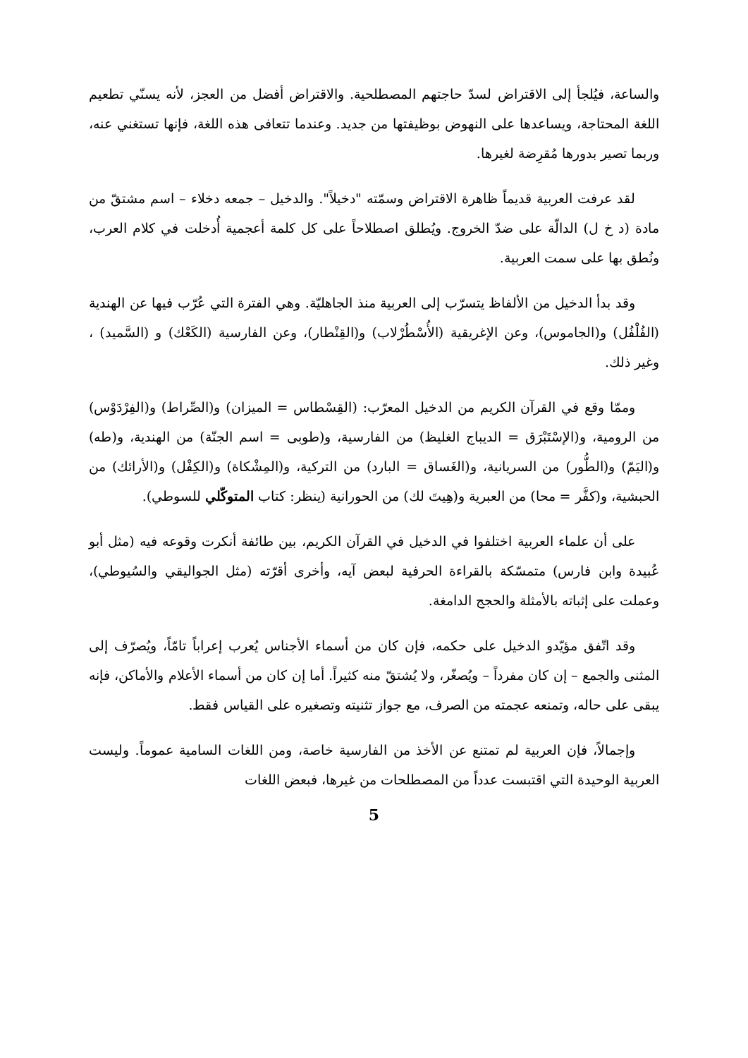والساعة، فيُلجأ إلى الاقتراض لسدّ حاجتهم المصطلحية. والاقتراض أفضل من العجز، لأنه يسنّي تطعيم اللغة المحتاجة، ويساعدها على النهوض بوظيفتها من جديد. وعندما تتعافى هذه اللغة، فإنها تستغني عنه، وربما تصير بدورها مُقرِضة لغيرها.
لقد عرفت العربية قديماً ظاهرة الاقتراض وسمّته "دخيلاً". والدخيل – جمعه دخلاء – اسم مشتقّ من مادة (د خ ل) الدالّة على ضدّ الخروج. ويُطلق اصطلاحاً على كل كلمة أعجمية أُدخلت في كلام العرب، ونُطق بها على سمت العربية.
وقد بدأ الدخيل من الألفاظ يتسرّب إلى العربية منذ الجاهليّة. وهي الفترة التي عُرّب فيها عن الهندية (الفُلْفُل) و(الجاموس)، وعن الإغريقية (الأُسْطُرْلاب) و(القِنْطار)، وعن الفارسية (الكَعْك) و (السَّميد) ، وغير ذلك.
وممّا وقع في القرآن الكريم من الدخيل المعرّب: (القِسْطاس = الميزان) و(الصِّراط) و(الفِرْدَوْس) من الرومية، و(الإسْتَبْرَق = الديباج الغليظ) من الفارسية، و(طوبى = اسم الجنّة) من الهندية، و(طه) و(اليَمّ) و(الطُّور) من السريانية، و(الغَساق = البارد) من التركية، و(المِشْكاة) و(الكِفْل) و(الأرائك) من الحبشية، و(كفَّر = محا) من العبرية و(هِيتَ لك) من الحورانية (ينظر: كتاب المتوكّلي للسوطي).
على أن علماء العربية اختلفوا في الدخيل في القرآن الكريم، بين طائفة أنكرت وقوعه فيه (مثل أبو عُبيدة وابن فارس) متمسّكة بالقراءة الحرفية لبعض آيه، وأخرى أقرّته (مثل الجواليقي والسُيوطي)، وعملت على إثباته بالأمثلة والحجج الدامغة.
وقد اتّفق مؤيّدو الدخيل على حكمه، فإن كان من أسماء الأجناس يُعرب إعراباً تامّاً، ويُصرّف إلى المثنى والجمع – إن كان مفرداً – ويُصغّر، ولا يُشتقّ منه كثيراً. أما إن كان من أسماء الأعلام والأماكن، فإنه يبقى على حاله، وتمنعه عجمته من الصرف، مع جواز تثنيته وتصغيره على القياس فقط.
وإجمالاً، فإن العربية لم تمتنع عن الأخذ من الفارسية خاصة، ومن اللغات السامية عموماً. وليست العربية الوحيدة التي اقتبست عدداً من المصطلحات من غيرها، فبعض اللغات
5